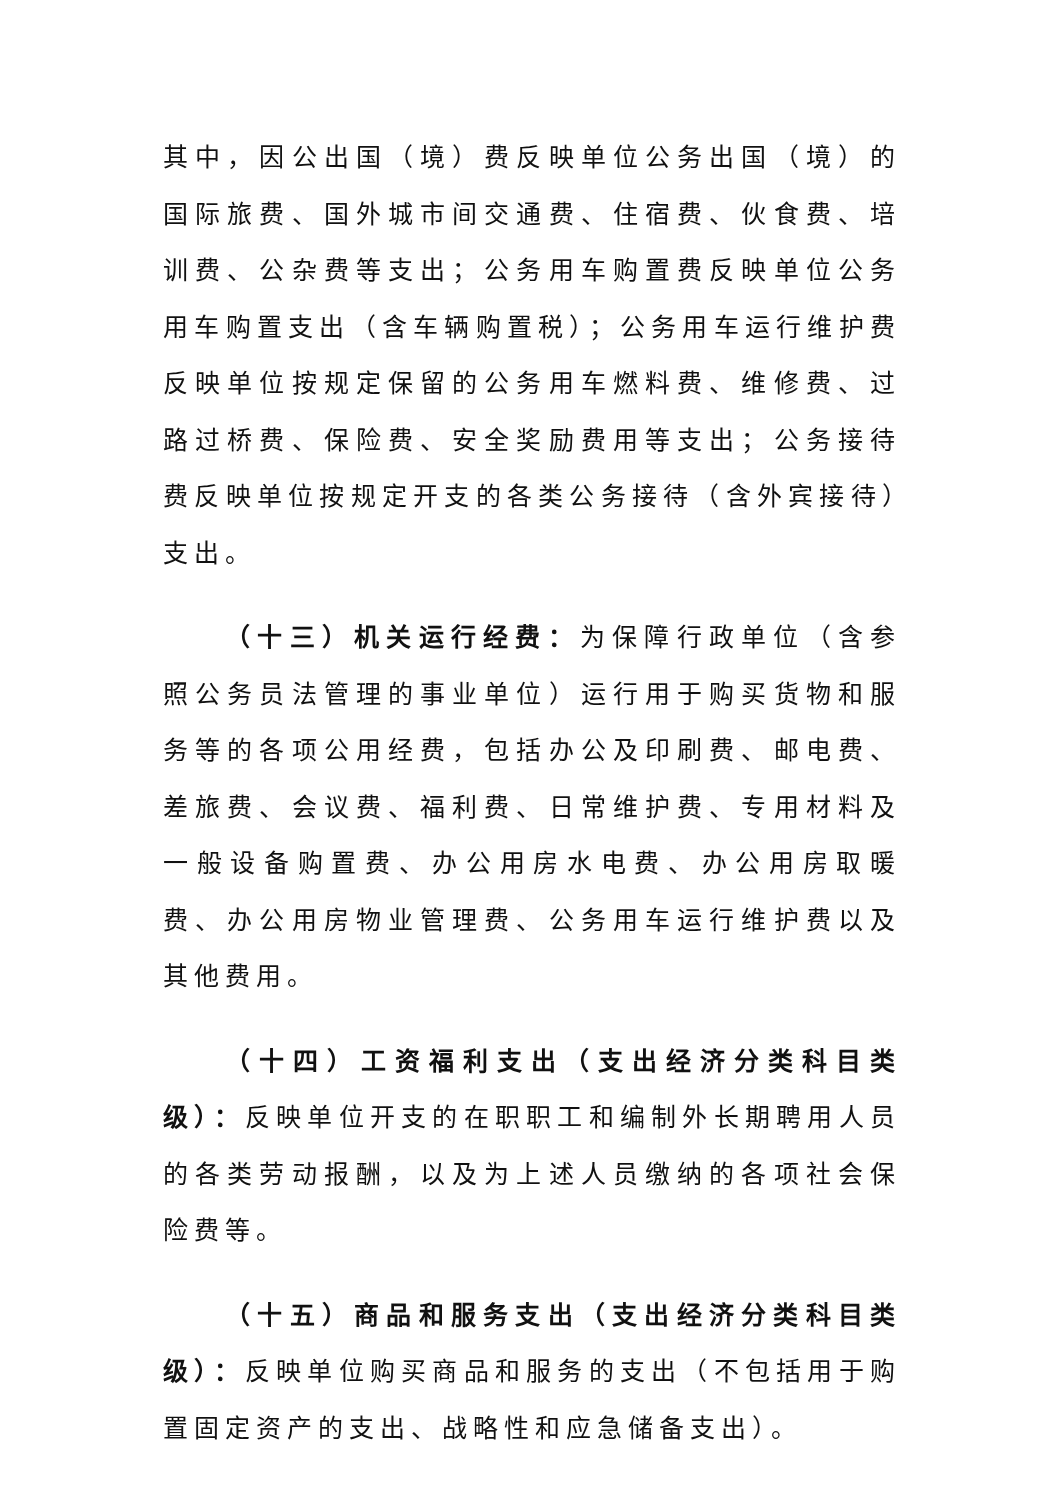其中，因公出国（境）费反映单位公务出国（境）的国际旅费、国外城市间交通费、住宿费、伙食费、培训费、公杂费等支出；公务用车购置费反映单位公务用车购置支出（含车辆购置税）；公务用车运行维护费反映单位按规定保留的公务用车燃料费、维修费、过路过桥费、保险费、安全奖励费用等支出；公务接待费反映单位按规定开支的各类公务接待（含外宾接待）支出。
（十三）机关运行经费：为保障行政单位（含参照公务员法管理的事业单位）运行用于购买货物和服务等的各项公用经费，包括办公及印刷费、邮电费、差旅费、会议费、福利费、日常维护费、专用材料及一般设备购置费、办公用房水电费、办公用房取暖费、办公用房物业管理费、公务用车运行维护费以及其他费用。
（十四）工资福利支出（支出经济分类科目类级）：反映单位开支的在职职工和编制外长期聘用人员的各类劳动报酬，以及为上述人员缴纳的各项社会保险费等。
（十五）商品和服务支出（支出经济分类科目类级）：反映单位购买商品和服务的支出（不包括用于购置固定资产的支出、战略性和应急储备支出）。